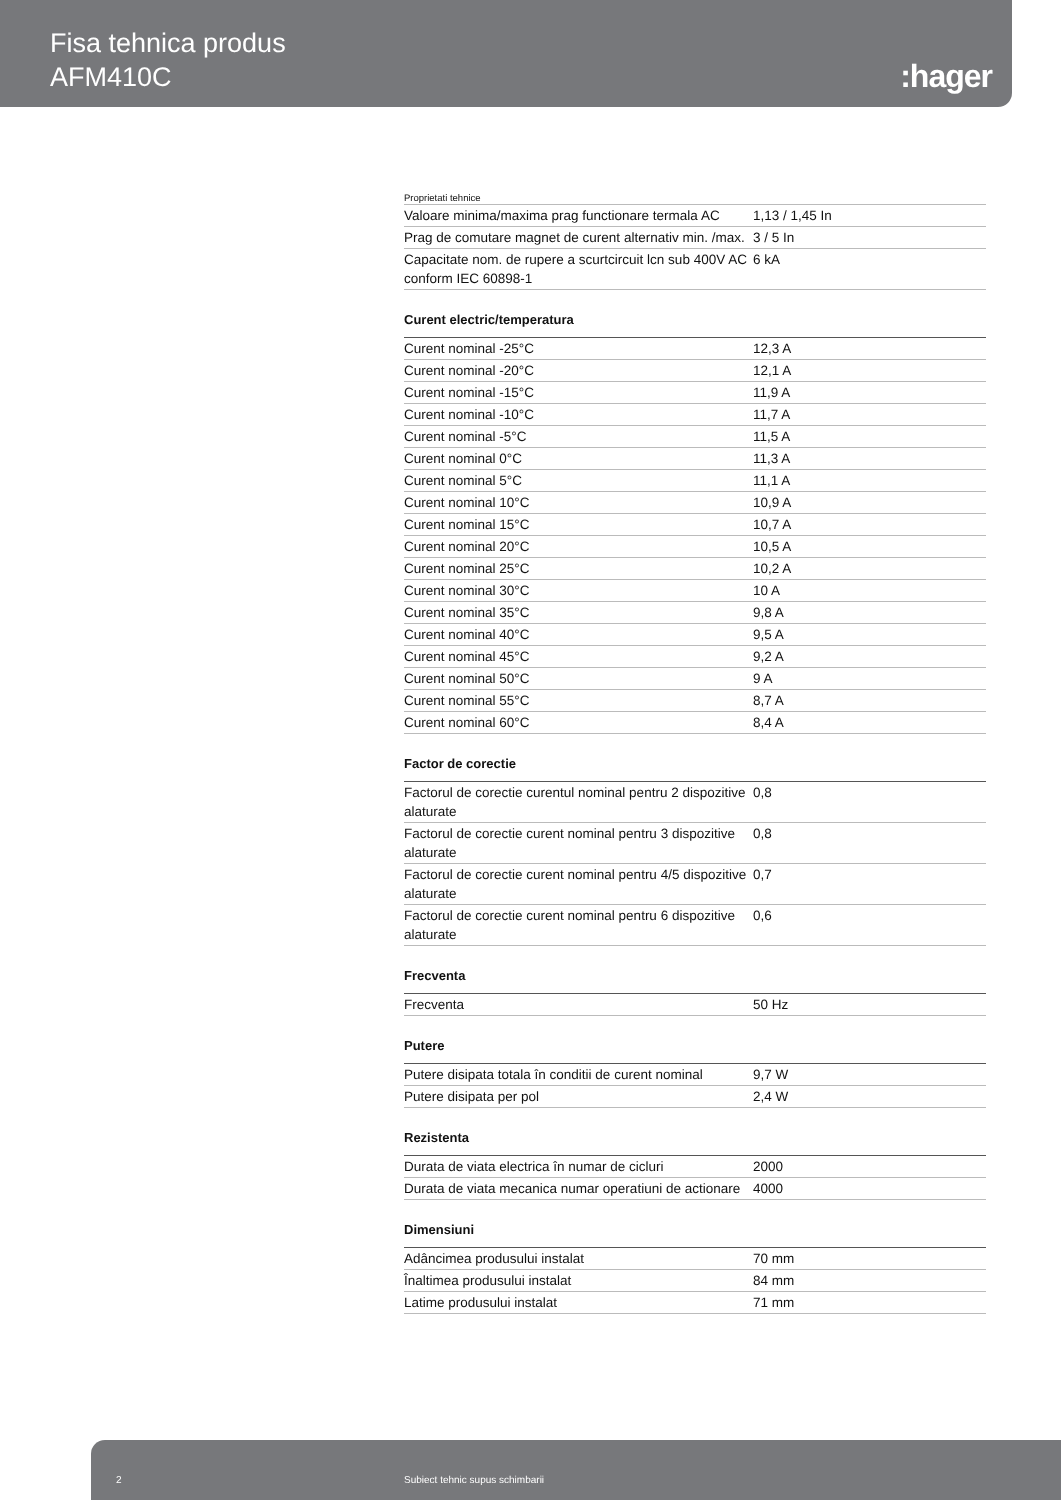Fisa tehnica produs
AFM410C
:hager
Proprietati tehnice
| Valoare minima/maxima prag functionare termala AC | 1,13 / 1,45 In |
| Prag de comutare magnet de curent alternativ min. /max. | 3 / 5 In |
| Capacitate nom. de rupere a scurtcircuit lcn sub 400V AC conform IEC 60898-1 | 6 kA |
Curent electric/temperatura
| Curent nominal -25°C | 12,3 A |
| Curent nominal -20°C | 12,1 A |
| Curent nominal -15°C | 11,9 A |
| Curent nominal -10°C | 11,7 A |
| Curent nominal -5°C | 11,5 A |
| Curent nominal 0°C | 11,3 A |
| Curent nominal 5°C | 11,1 A |
| Curent nominal 10°C | 10,9 A |
| Curent nominal 15°C | 10,7 A |
| Curent nominal 20°C | 10,5 A |
| Curent nominal 25°C | 10,2 A |
| Curent nominal 30°C | 10 A |
| Curent nominal 35°C | 9,8 A |
| Curent nominal 40°C | 9,5 A |
| Curent nominal 45°C | 9,2 A |
| Curent nominal 50°C | 9 A |
| Curent nominal 55°C | 8,7 A |
| Curent nominal 60°C | 8,4 A |
Factor de corectie
| Factorul de corectie curentul nominal pentru 2 dispozitive alaturate | 0,8 |
| Factorul de corectie curent nominal pentru 3 dispozitive alaturate | 0,8 |
| Factorul de corectie curent nominal pentru 4/5 dispozitive alaturate | 0,7 |
| Factorul de corectie curent nominal pentru 6 dispozitive alaturate | 0,6 |
Frecventa
| Frecventa | 50 Hz |
Putere
| Putere disipata totala în conditii de curent nominal | 9,7 W |
| Putere disipata per pol | 2,4 W |
Rezistenta
| Durata de viata electrica în numar de cicluri | 2000 |
| Durata de viata mecanica numar operatiuni de actionare | 4000 |
Dimensiuni
| Adâncimea produsului instalat | 70 mm |
| Înaltimea produsului instalat | 84 mm |
| Latime produsului instalat | 71 mm |
2 Subiect tehnic supus schimbarii